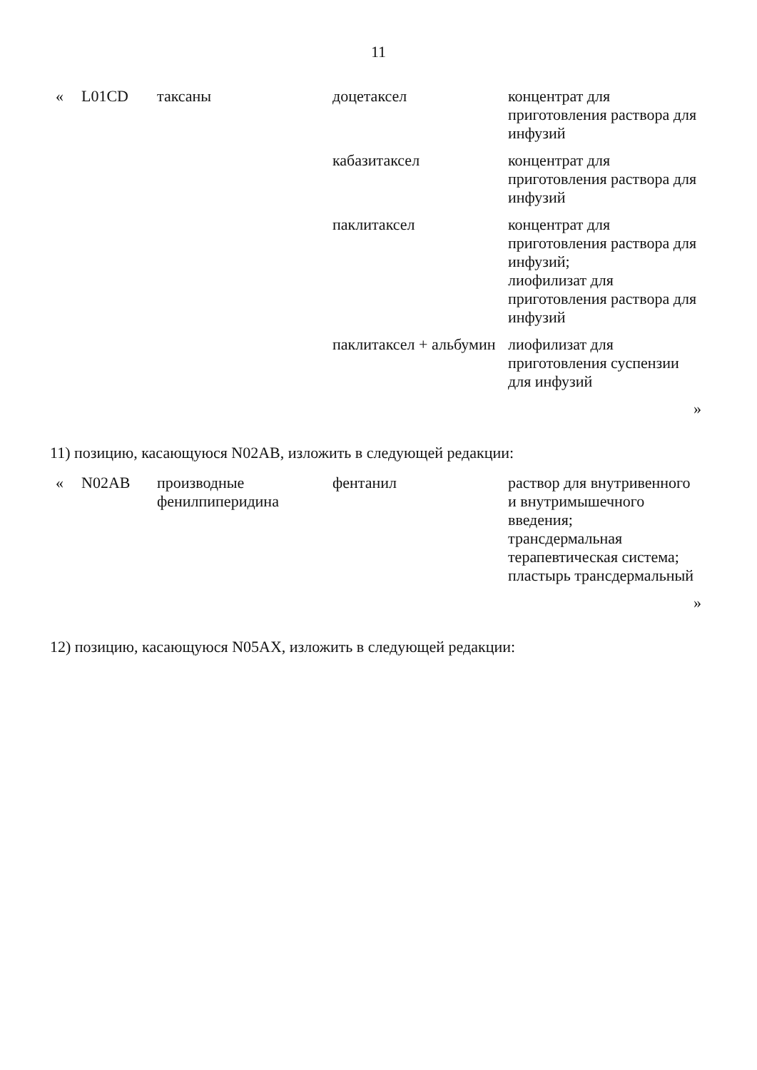11
| « | L01CD | таксаны | доцетаксел | концентрат для приготовления раствора для инфузий |
| | | | кабазитаксел | концентрат для приготовления раствора для инфузий |
| | | | паклитаксел | концентрат для приготовления раствора для инфузий; лиофилизат для приготовления раствора для инфузий |
| | | | паклитаксел + альбумин | лиофилизат для приготовления суспензии для инфузий |
| | | | | » |
11) позицию, касающуюся N02AB, изложить в следующей редакции:
| « | N02AB | производные фенилпиперидина | фентанил | раствор для внутривенного и внутримышечного введения; трансдермальная терапевтическая система; пластырь трансдермальный |
| | | | | » |
12) позицию, касающуюся N05AX, изложить в следующей редакции: